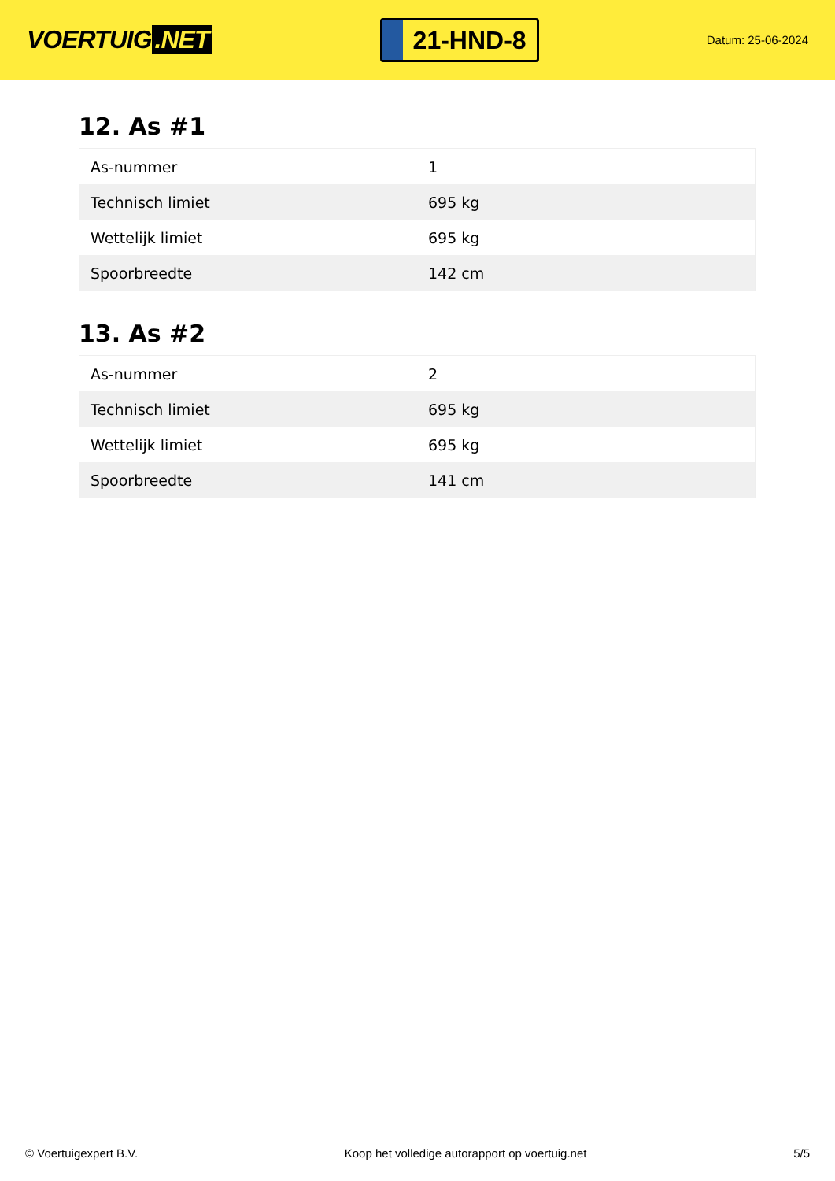VOERTUIG.NET
21-HND-8
Datum: 25-06-2024
12. As #1
| As-nummer | 1 |
| Technisch limiet | 695 kg |
| Wettelijk limiet | 695 kg |
| Spoorbreedte | 142 cm |
13. As #2
| As-nummer | 2 |
| Technisch limiet | 695 kg |
| Wettelijk limiet | 695 kg |
| Spoorbreedte | 141 cm |
© Voertuigexpert B.V. Koop het volledige autorapport op voertuig.net 5/5